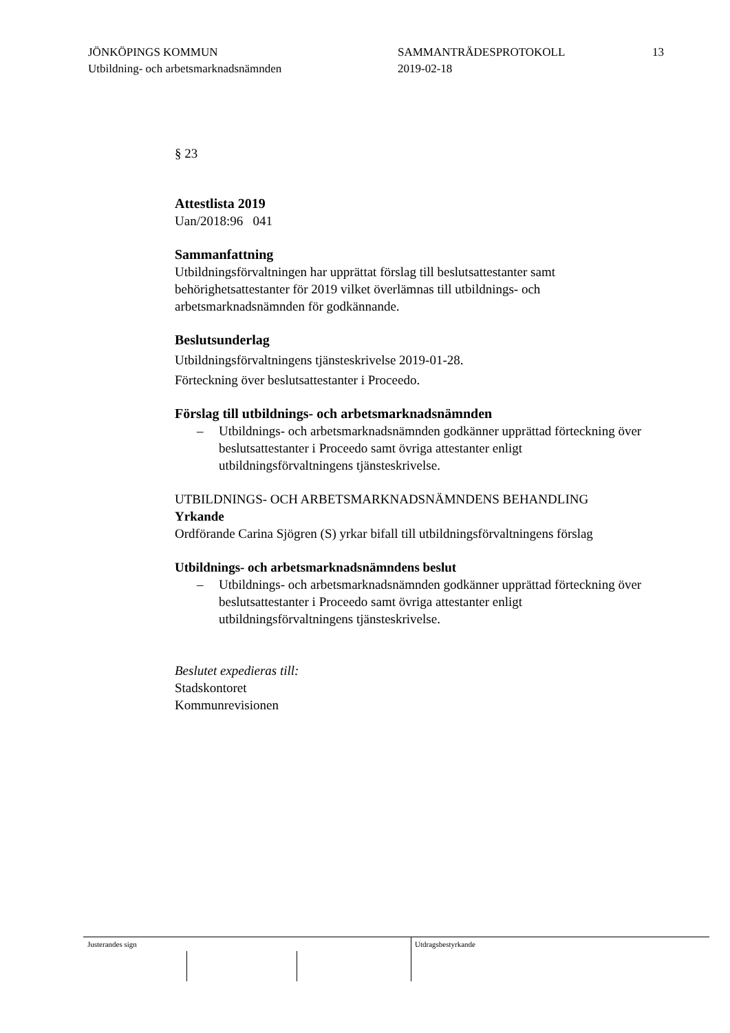JÖNKÖPINGS KOMMUN
Utbildning- och arbetsmarknadsnämnden
SAMMANTRÄDESPROTOKOLL
2019-02-18
13
§ 23
Attestlista 2019
Uan/2018:96 041
Sammanfattning
Utbildningsförvaltningen har upprättat förslag till beslutsattestanter samt behörighetsattestanter för 2019 vilket överlämnas till utbildnings- och arbetsmarknadsnämnden för godkännande.
Beslutsunderlag
Utbildningsförvaltningens tjänsteskrivelse 2019-01-28.
Förteckning över beslutsattestanter i Proceedo.
Förslag till utbildnings- och arbetsmarknadsnämnden
– Utbildnings- och arbetsmarknadsnämnden godkänner upprättad förteckning över beslutsattestanter i Proceedo samt övriga attestanter enligt utbildningsförvaltningens tjänsteskrivelse.
UTBILDNINGS- OCH ARBETSMARKNADSNÄMNDENS BEHANDLING
Yrkande
Ordförande Carina Sjögren (S) yrkar bifall till utbildningsförvaltningens förslag
Utbildnings- och arbetsmarknadsnämndens beslut
– Utbildnings- och arbetsmarknadsnämnden godkänner upprättad förteckning över beslutsattestanter i Proceedo samt övriga attestanter enligt utbildningsförvaltningens tjänsteskrivelse.
Beslutet expedieras till:
Stadskontoret
Kommunrevisionen
Justerandes sign Utdragsbestyrkande